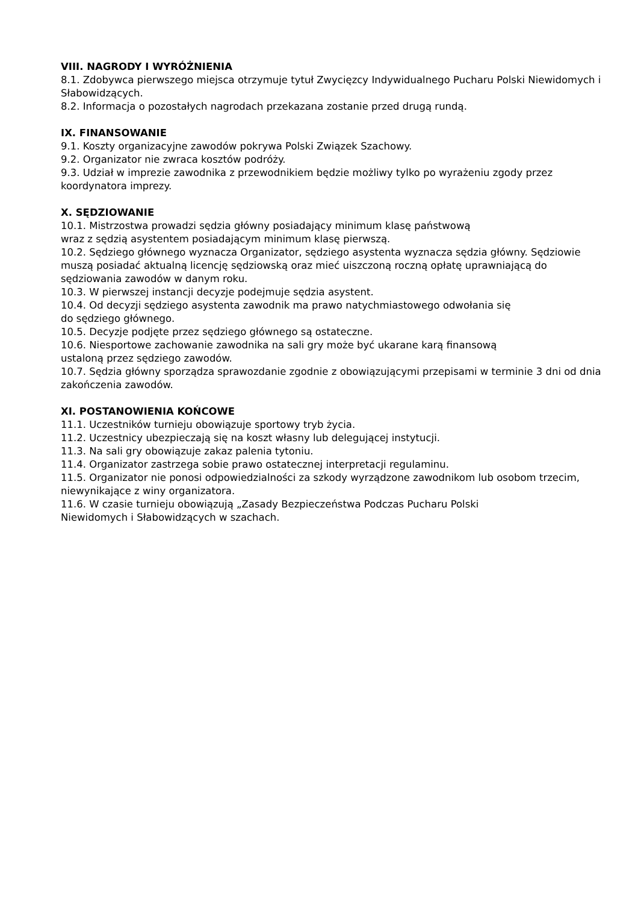VIII. NAGRODY I WYRÓŻNIENIA
8.1. Zdobywca pierwszego miejsca otrzymuje tytuł Zwycięzcy Indywidualnego Pucharu Polski Niewidomych i Słabowidzących.
8.2. Informacja o pozostałych nagrodach przekazana zostanie przed drugą rundą.
IX. FINANSOWANIE
9.1. Koszty organizacyjne zawodów pokrywa Polski Związek Szachowy.
9.2. Organizator nie zwraca kosztów podróży.
9.3. Udział w imprezie zawodnika z przewodnikiem będzie możliwy tylko po wyrażeniu zgody przez koordynatora imprezy.
X. SĘDZIOWANIE
10.1. Mistrzostwa prowadzi sędzia główny posiadający minimum klasę państwową
wraz z sędzią asystentem posiadającym minimum klasę pierwszą.
10.2. Sędziego głównego wyznacza Organizator, sędziego asystenta wyznacza sędzia główny. Sędziowie muszą posiadać aktualną licencję sędziowską oraz mieć uiszczoną roczną opłatę uprawniającą do sędziowania zawodów w danym roku.
10.3. W pierwszej instancji decyzje podejmuje sędzia asystent.
10.4. Od decyzji sędziego asystenta zawodnik ma prawo natychmiastowego odwołania się
do sędziego głównego.
10.5. Decyzje podjęte przez sędziego głównego są ostateczne.
10.6. Niesportowe zachowanie zawodnika na sali gry może być ukarane karą finansową
ustaloną przez sędziego zawodów.
10.7. Sędzia główny sporządza sprawozdanie zgodnie z obowiązującymi przepisami w terminie 3 dni od dnia zakończenia zawodów.
XI. POSTANOWIENIA KOŃCOWE
11.1. Uczestników turnieju obowiązuje sportowy tryb życia.
11.2. Uczestnicy ubezpieczają się na koszt własny lub delegującej instytucji.
11.3. Na sali gry obowiązuje zakaz palenia tytoniu.
11.4. Organizator zastrzega sobie prawo ostatecznej interpretacji regulaminu.
11.5. Organizator nie ponosi odpowiedzialności za szkody wyrządzone zawodnikom lub osobom trzecim, niewynikające z winy organizatora.
11.6. W czasie turnieju obowiązują „Zasady Bezpieczeństwa Podczas Pucharu Polski
Niewidomych i Słabowidzących w szachach.